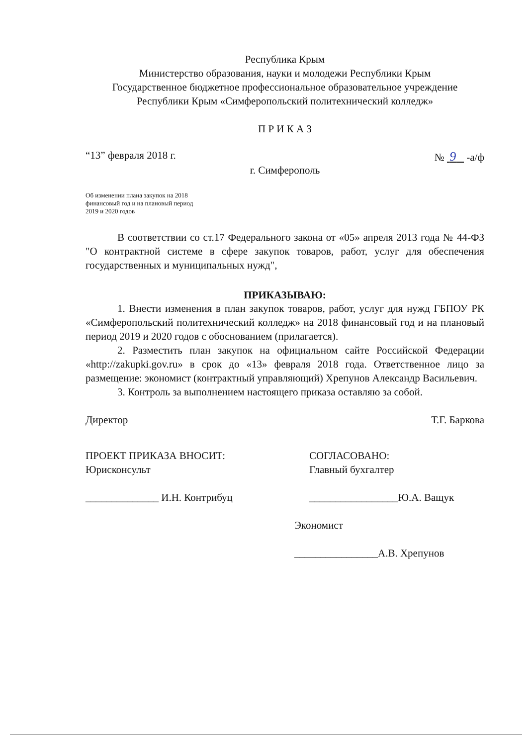Республика Крым
Министерство образования, науки и молодежи Республики Крым
Государственное бюджетное профессиональное образовательное учреждение
Республики Крым «Симферопольский политехнический колледж»
П Р И К А З
“13” февраля 2018 г. № 9 -а/ф
г. Симферополь
Об изменении плана закупок на 2018
финансовый год и на плановый период
2019 и 2020 годов
В соответствии со ст.17 Федерального закона от «05» апреля 2013 года № 44-ФЗ "О контрактной системе в сфере закупок товаров, работ, услуг для обеспечения государственных и муниципальных нужд",
ПРИКАЗЫВАЮ:
1. Внести изменения в план закупок товаров, работ, услуг для нужд ГБПОУ РК «Симферопольский политехнический колледж» на 2018 финансовый год и на плановый период 2019 и 2020 годов с обоснованием (прилагается).
2. Разместить план закупок на официальном сайте Российской Федерации «http://zakupki.gov.ru» в срок до «13» февраля 2018 года. Ответственное лицо за размещение: экономист (контрактный управляющий) Хрепунов Александр Васильевич.
3. Контроль за выполнением настоящего приказа оставляю за собой.
Директор Т.Г. Баркова
ПРОЕКТ ПРИКАЗА ВНОСИТ:
Юрисконсульт
______________ И.Н. Контрибуц
СОГЛАСОВАНО:
Главный бухгалтер
_________________Ю.А. Ващук
Экономист
________________А.В. Хрепунов